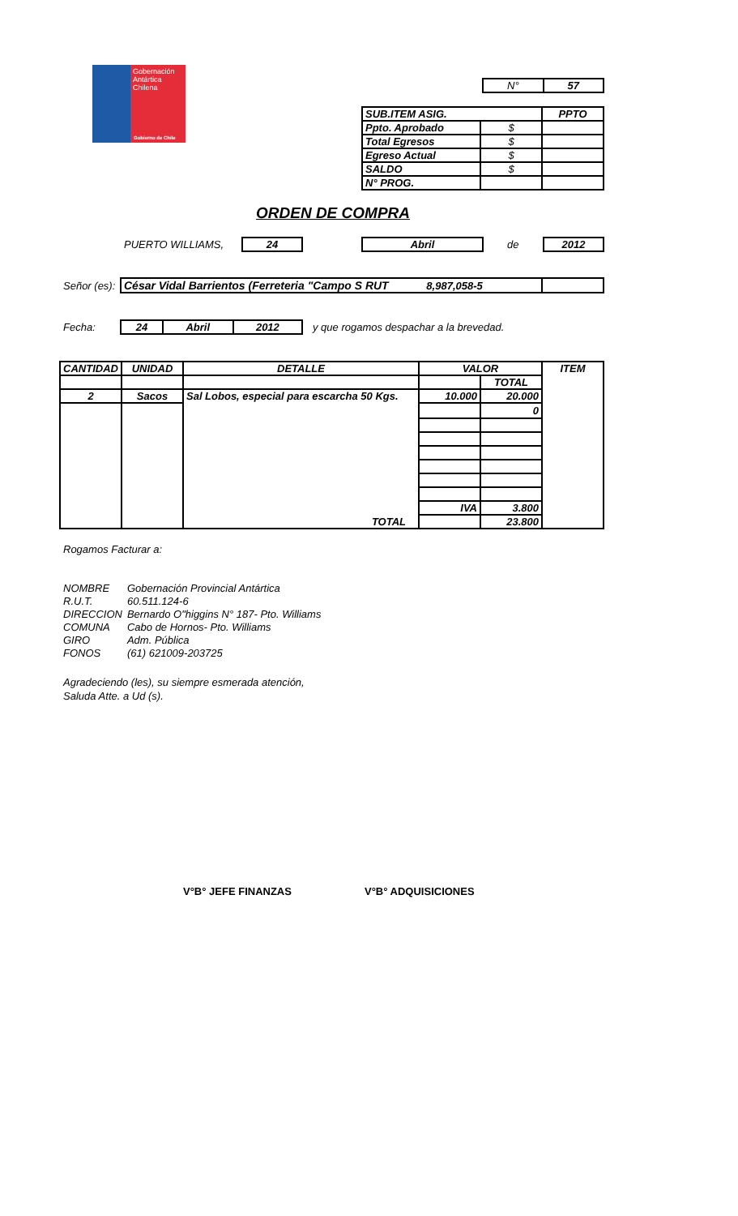Gobernación
Antártica
Chilena
Gobierno de Chile
| N° | 57 |
| SUB.ITEM ASIG. | | PPTO |
| Ppto. Aprobado | $ | |
| Total Egresos | $ | |
| Egreso Actual | $ | |
| SALDO | $ | |
| N° PROG. | | |
ORDEN DE COMPRA
PUERTO WILLIAMS,
| 24 |
| Abril |
de
| 2012 |
Señor (es):
| César Vidal Barrientos (Ferreteria "Campo S RUT 8,987,058-5 | |
Fecha:
| 24 | Abril | 2012 |
y que rogamos despachar a la brevedad.
| CANTIDAD | UNIDAD | DETALLE | VALOR | | ITEM |
| --- | --- | --- | --- | --- | --- |
| | | | | TOTAL | |
| 2 | Sacos | Sal Lobos, especial para escarcha 50 Kgs. TOTAL | 10.000 | 20.000 | |
| | | | | 0 | |
| | | | IVA | 3.800 | |
| | | | | 23.800 | |
Rogamos Facturar a:
| NOMBRE | Gobernación Provincial Antártica |
| R.U.T. | 60.511.124-6 |
| DIRECCION | Bernardo O"higgins N° 187- Pto. Williams |
| COMUNA | Cabo de Hornos- Pto. Williams |
| GIRO | Adm. Pública |
| FONOS | (61) 621009-203725 |
Agradeciendo (les), su siempre esmerada atención,
Saluda Atte. a Ud (s).
V°B° JEFE FINANZAS V°B° ADQUISICIONES